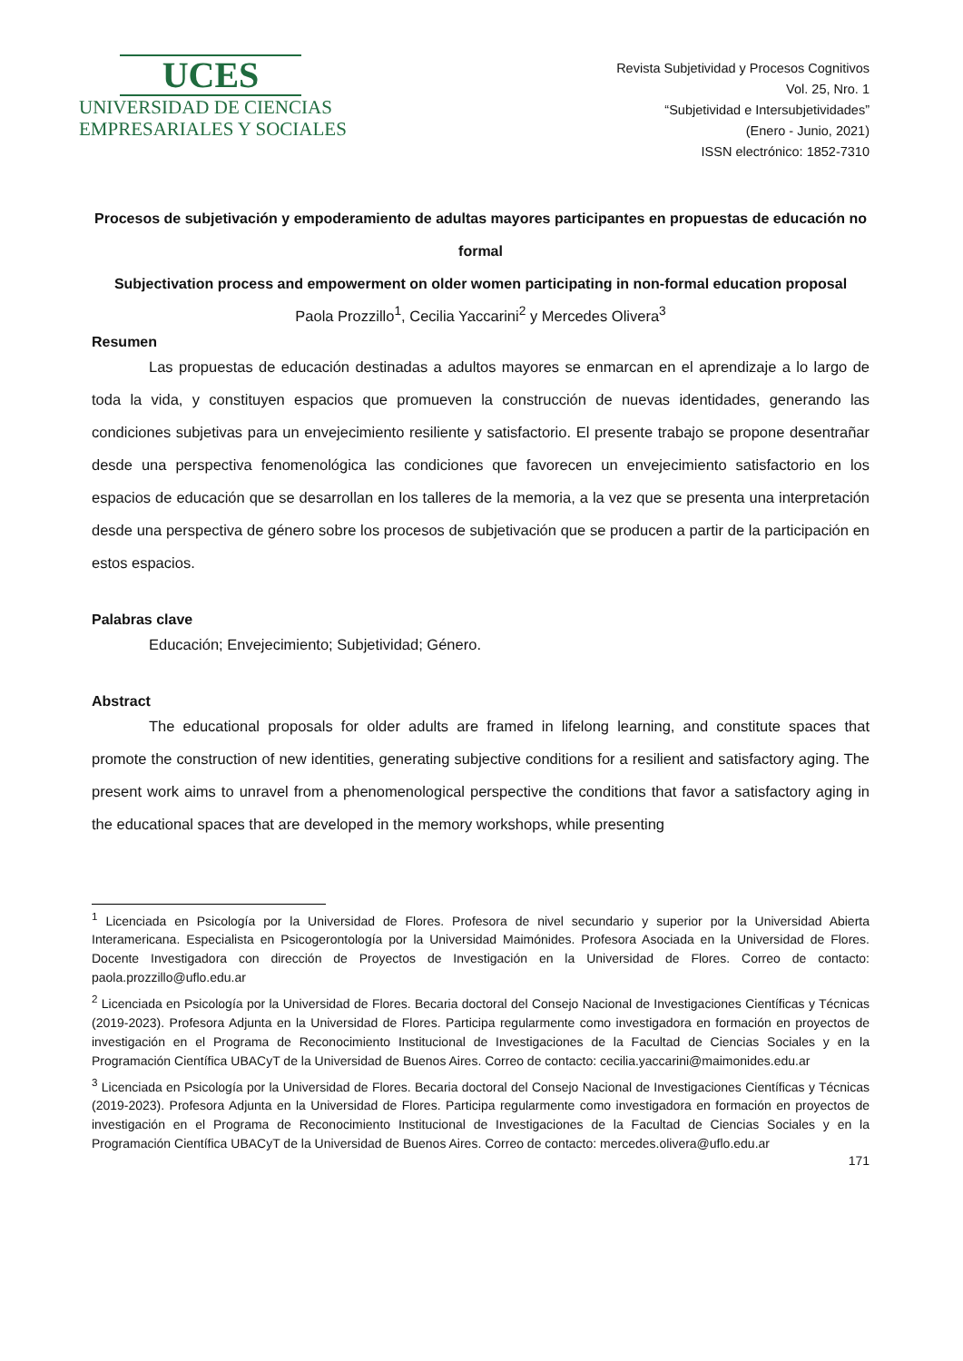UCES
UNIVERSIDAD DE CIENCIAS
EMPRESARIALES Y SOCIALES
Revista Subjetividad y Procesos Cognitivos
Vol. 25, Nro. 1
“Subjetividad e Intersubjetividades”
(Enero - Junio, 2021)
ISSN electrónico: 1852-7310
Procesos de subjetivación y empoderamiento de adultas mayores participantes en propuestas de educación no formal
Subjectivation process and empowerment on older women participating in non-formal education proposal
Paola Prozzillo<sup>1</sup>, Cecilia Yaccarini<sup>2</sup> y Mercedes Olivera<sup>3</sup>
Resumen
Las propuestas de educación destinadas a adultos mayores se enmarcan en el aprendizaje a lo largo de toda la vida, y constituyen espacios que promueven la construcción de nuevas identidades, generando las condiciones subjetivas para un envejecimiento resiliente y satisfactorio. El presente trabajo se propone desentrañar desde una perspectiva fenomenológica las condiciones que favorecen un envejecimiento satisfactorio en los espacios de educación que se desarrollan en los talleres de la memoria, a la vez que se presenta una interpretación desde una perspectiva de género sobre los procesos de subjetivación que se producen a partir de la participación en estos espacios.
Palabras clave
Educación; Envejecimiento; Subjetividad; Género.
Abstract
The educational proposals for older adults are framed in lifelong learning, and constitute spaces that promote the construction of new identities, generating subjective conditions for a resilient and satisfactory aging. The present work aims to unravel from a phenomenological perspective the conditions that favor a satisfactory aging in the educational spaces that are developed in the memory workshops, while presenting
<sup>1</sup> Licenciada en Psicología por la Universidad de Flores. Profesora de nivel secundario y superior por la Universidad Abierta Interamericana. Especialista en Psicogerontología por la Universidad Maimónides. Profesora Asociada en la Universidad de Flores. Docente Investigadora con dirección de Proyectos de Investigación en la Universidad de Flores. Correo de contacto: paola.prozzillo@uflo.edu.ar
<sup>2</sup> Licenciada en Psicología por la Universidad de Flores. Becaria doctoral del Consejo Nacional de Investigaciones Científicas y Técnicas (2019-2023). Profesora Adjunta en la Universidad de Flores. Participa regularmente como investigadora en formación en proyectos de investigación en el Programa de Reconocimiento Institucional de Investigaciones de la Facultad de Ciencias Sociales y en la Programación Científica UBACyT de la Universidad de Buenos Aires. Correo de contacto: cecilia.yaccarini@maimonides.edu.ar
<sup>3</sup> Licenciada en Psicología por la Universidad de Flores. Becaria doctoral del Consejo Nacional de Investigaciones Científicas y Técnicas (2019-2023). Profesora Adjunta en la Universidad de Flores. Participa regularmente como investigadora en formación en proyectos de investigación en el Programa de Reconocimiento Institucional de Investigaciones de la Facultad de Ciencias Sociales y en la Programación Científica UBACyT de la Universidad de Buenos Aires. Correo de contacto: mercedes.olivera@uflo.edu.ar
171